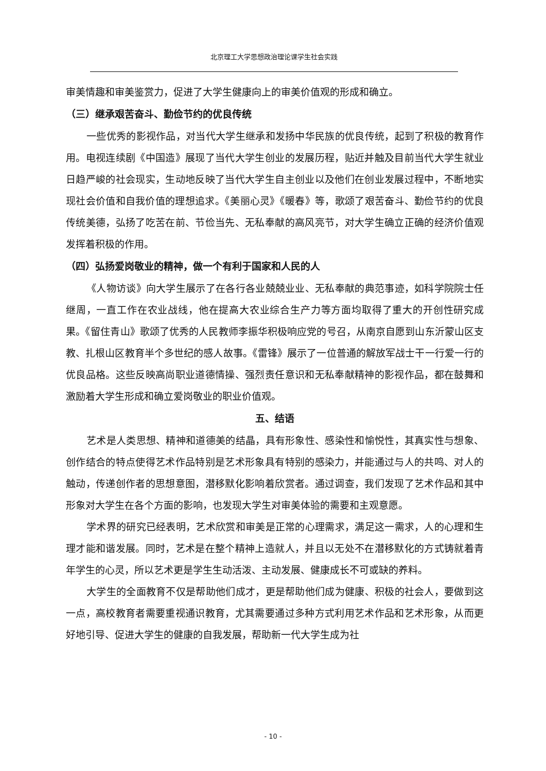北京理工大学思想政治理论课学生社会实践
审美情趣和审美鉴赏力，促进了大学生健康向上的审美价值观的形成和确立。
（三）继承艰苦奋斗、勤俭节约的优良传统
一些优秀的影视作品，对当代大学生继承和发扬中华民族的优良传统，起到了积极的教育作用。电视连续剧《中国造》展现了当代大学生创业的发展历程，贴近并触及目前当代大学生就业日趋严峻的社会现实，生动地反映了当代大学生自主创业以及他们在创业发展过程中，不断地实现社会价值和自我价值的理想追求。《美丽心灵》《暖春》等，歌颂了艰苦奋斗、勤俭节约的优良传统美德，弘扬了吃苦在前、节俭当先、无私奉献的高风亮节，对大学生确立正确的经济价值观发挥着积极的作用。
（四）弘扬爱岗敬业的精神，做一个有利于国家和人民的人
《人物访谈》向大学生展示了在各行各业兢兢业业、无私奉献的典范事迹，如科学院院士任继周，一直工作在农业战线，他在提高大农业综合生产力等方面均取得了重大的开创性研究成果。《留住青山》歌颂了优秀的人民教师李振华积极响应党的号召，从南京自愿到山东沂蒙山区支教、扎根山区教育半个多世纪的感人故事。《雷锋》展示了一位普通的解放军战士干一行爱一行的优良品格。这些反映高尚职业道德情操、强烈责任意识和无私奉献精神的影视作品，都在鼓舞和激励着大学生形成和确立爱岗敬业的职业价值观。
五、结语
艺术是人类思想、精神和道德美的结晶，具有形象性、感染性和愉悦性，其真实性与想象、创作结合的特点使得艺术作品特别是艺术形象具有特别的感染力，并能通过与人的共鸣、对人的触动，传递创作者的思想意图，潜移默化影响着欣赏者。通过调查，我们发现了艺术作品和其中形象对大学生在各个方面的影响，也发现大学生对审美体验的需要和主观意愿。
学术界的研究已经表明，艺术欣赏和审美是正常的心理需求，满足这一需求，人的心理和生理才能和谐发展。同时，艺术是在整个精神上造就人，并且以无处不在潜移默化的方式铸就着青年学生的心灵，所以艺术更是学生生动活泼、主动发展、健康成长不可或缺的养料。
大学生的全面教育不仅是帮助他们成才，更是帮助他们成为健康、积极的社会人，要做到这一点，高校教育者需要重视通识教育，尤其需要通过多种方式利用艺术作品和艺术形象，从而更好地引导、促进大学生的健康的自我发展，帮助新一代大学生成为社
- 10 -